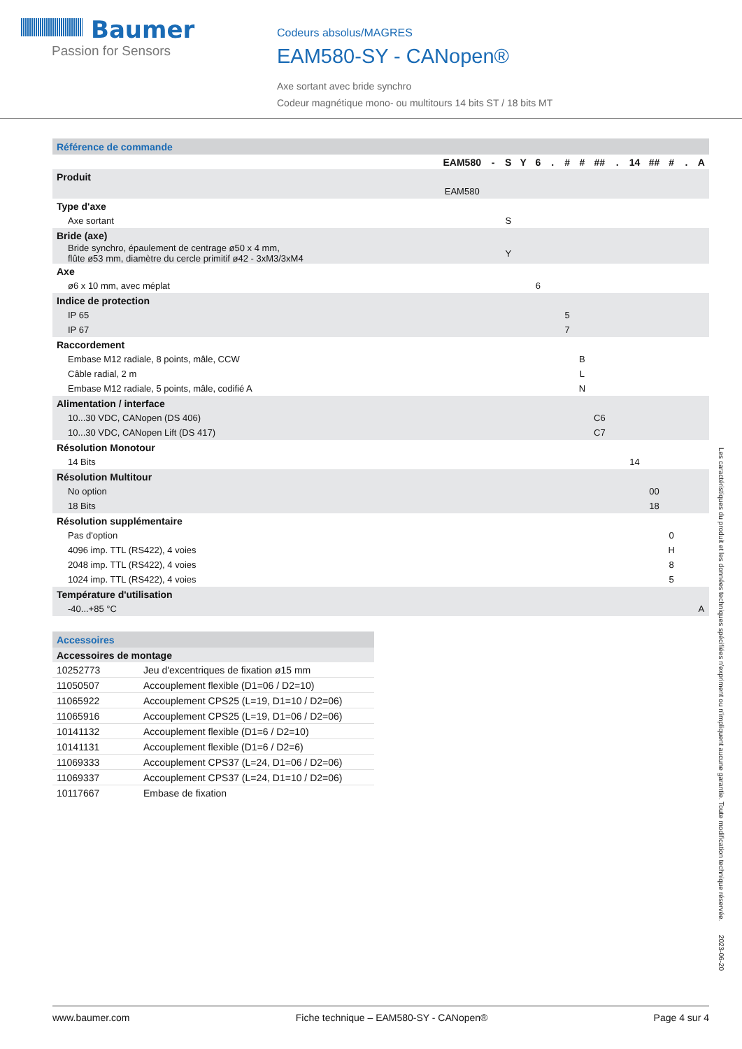Baumer
Passion for Sensors
Codeurs absolus/MAGRES
EAM580-SY - CANopen®
Axe sortant avec bride synchro
Codeur magnétique mono- ou multitours 14 bits ST / 18 bits MT
| Référence de commande | | | | | | | | | | | | | | | |
| | EAM580 | - | S | Y | 6 | . | # | # | ## | . | 14 | ## | # | . | A |
| Produit | | | | | | | | | | | | | | | |
| | EAM580 | | | | | | | | | | | | | | |
| Type d'axe | | | | | | | | | | | | | | | |
| Axe sortant | | | S | | | | | | | | | | | | |
| Bride (axe) | | | | | | | | | | | | | | | |
| Bride synchro, épaulement de centrage ø50 x 4 mm, flûte ø53 mm, diamètre du cercle primitif ø42 - 3xM3/3xM4 | | | Y | | | | | | | | | | | | |
| Axe | | | | | | | | | | | | | | | |
| ø6 x 10 mm, avec méplat | | | | | 6 | | | | | | | | | | |
| Indice de protection | | | | | | | | | | | | | | | |
| IP 65 | | | | | | | 5 | | | | | | | | |
| IP 67 | | | | | | | 7 | | | | | | | | |
| Raccordement | | | | | | | | | | | | | | | |
| Embase M12 radiale, 8 points, mâle, CCW | | | | | | | | B | | | | | | | |
| Câble radial, 2 m | | | | | | | | L | | | | | | | |
| Embase M12 radiale, 5 points, mâle, codifié A | | | | | | | | N | | | | | | | |
| Alimentation / interface | | | | | | | | | | | | | | | |
| 10...30 VDC, CANopen (DS 406) | | | | | | | | | C6 | | | | | | |
| 10...30 VDC, CANopen Lift (DS 417) | | | | | | | | | C7 | | | | | | |
| Résolution Monotour | | | | | | | | | | | | | | | |
| 14 Bits | | | | | | | | | | | 14 | | | | |
| Résolution Multitour | | | | | | | | | | | | | | | |
| No option | | | | | | | | | | | | 00 | | | |
| 18 Bits | | | | | | | | | | | | 18 | | | |
| Résolution supplémentaire | | | | | | | | | | | | | | | |
| Pas d'option | | | | | | | | | | | | | 0 | | |
| 4096 imp. TTL (RS422), 4 voies | | | | | | | | | | | | | H | | |
| 2048 imp. TTL (RS422), 4 voies | | | | | | | | | | | | | 8 | | |
| 1024 imp. TTL (RS422), 4 voies | | | | | | | | | | | | | 5 | | |
| Température d'utilisation | | | | | | | | | | | | | | | |
| -40...+85 °C | | | | | | | | | | | | | | | A |
| Accessoires | |
| Accessoires de montage | |
| 10252773 | Jeu d'excentriques de fixation ø15 mm |
| 11050507 | Accouplement flexible (D1=06 / D2=10) |
| 11065922 | Accouplement CPS25 (L=19, D1=10 / D2=06) |
| 11065916 | Accouplement CPS25 (L=19, D1=06 / D2=06) |
| 10141132 | Accouplement flexible (D1=6 / D2=10) |
| 10141131 | Accouplement flexible (D1=6 / D2=6) |
| 11069333 | Accouplement CPS37 (L=24, D1=06 / D2=06) |
| 11069337 | Accouplement CPS37 (L=24, D1=10 / D2=06) |
| 10117667 | Embase de fixation |
Les caractéristiques du produit et les données techniques spécifiées n'expriment ou n'impliquent aucune garantie. Toute modification technique réservée. 2023-06-20
www.baumer.com Fiche technique – EAM580-SY - CANopen® Page 4 sur 4